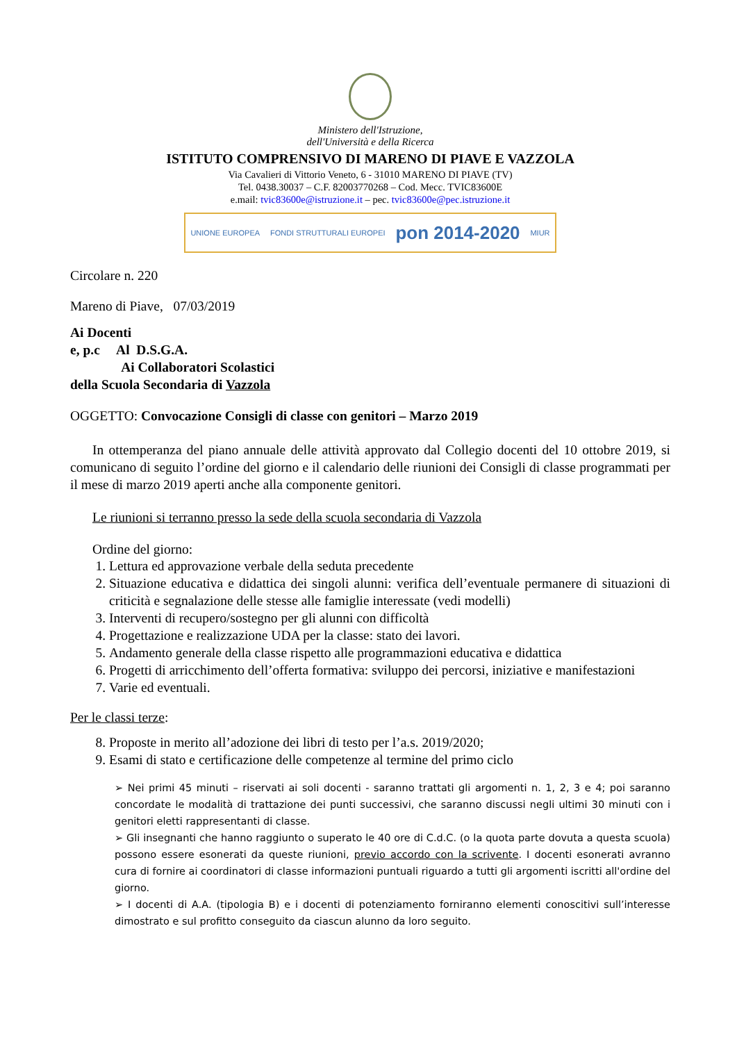Ministero dell'Istruzione,
dell'Università e della Ricerca
ISTITUTO COMPRENSIVO DI MARENO DI PIAVE E VAZZOLA
Via Cavalieri di Vittorio Veneto, 6 - 31010 MARENO DI PIAVE (TV)
Tel. 0438.30037 – C.F. 82003770268 – Cod. Mecc. TVIC83600E
e.mail: tvic83600e@istruzione.it – pec. tvic83600e@pec.istruzione.it
UNIONE EUROPEA FONDI STRUTTURALI EUROPEI pon 2014-2020 MIUR
Circolare n. 220
Mareno di Piave, 07/03/2019
Ai Docenti
e, p.c Al D.S.G.A.
Ai Collaboratori Scolastici
della Scuola Secondaria di Vazzola
OGGETTO: Convocazione Consigli di classe con genitori – Marzo 2019
In ottemperanza del piano annuale delle attività approvato dal Collegio docenti del 10 ottobre 2019, si comunicano di seguito l’ordine del giorno e il calendario delle riunioni dei Consigli di classe programmati per il mese di marzo 2019 aperti anche alla componente genitori.
Le riunioni si terranno presso la sede della scuola secondaria di Vazzola
Ordine del giorno:
1. Lettura ed approvazione verbale della seduta precedente
2. Situazione educativa e didattica dei singoli alunni: verifica dell’eventuale permanere di situazioni di criticità e segnalazione delle stesse alle famiglie interessate (vedi modelli)
3. Interventi di recupero/sostegno per gli alunni con difficoltà
4. Progettazione e realizzazione UDA per la classe: stato dei lavori.
5. Andamento generale della classe rispetto alle programmazioni educativa e didattica
6. Progetti di arricchimento dell’offerta formativa: sviluppo dei percorsi, iniziative e manifestazioni
7. Varie ed eventuali.
Per le classi terze:
8. Proposte in merito all’adozione dei libri di testo per l’a.s. 2019/2020;
9. Esami di stato e certificazione delle competenze al termine del primo ciclo
➢ Nei primi 45 minuti – riservati ai soli docenti - saranno trattati gli argomenti n. 1, 2, 3 e 4; poi saranno concordate le modalità di trattazione dei punti successivi, che saranno discussi negli ultimi 30 minuti con i genitori eletti rappresentanti di classe.
➢ Gli insegnanti che hanno raggiunto o superato le 40 ore di C.d.C. (o la quota parte dovuta a questa scuola) possono essere esonerati da queste riunioni, previo accordo con la scrivente. I docenti esonerati avranno cura di fornire ai coordinatori di classe informazioni puntuali riguardo a tutti gli argomenti iscritti all'ordine del giorno.
➢ I docenti di A.A. (tipologia B) e i docenti di potenziamento forniranno elementi conoscitivi sull’interesse dimostrato e sul profitto conseguito da ciascun alunno da loro seguito.